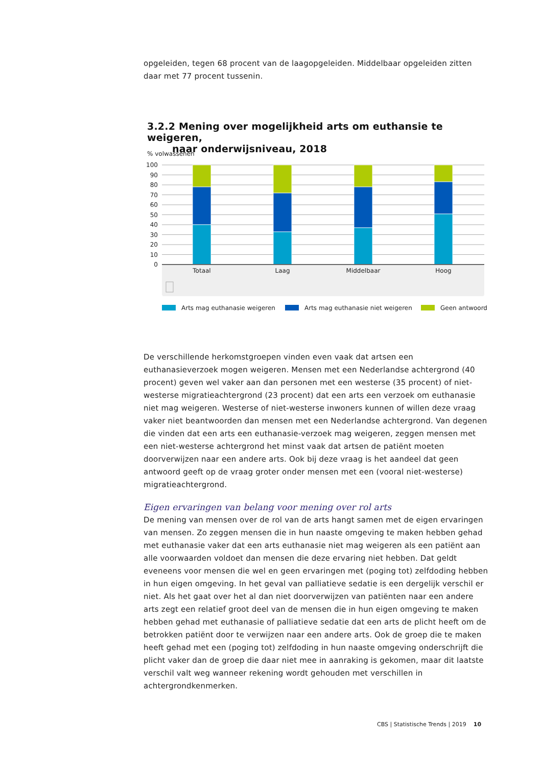opgeleiden, tegen 68 procent van de laagopgeleiden. Middelbaar opgeleiden zitten daar met 77 procent tussenin.
3.2.2 Mening over mogelijkheid arts om euthansie te weigeren,
naar onderwijsniveau, 2018
% volwassenen
100
90
80
70
60
50
40
30
20
10
0
Totaal
Laag
Middelbaar
Hoog
Arts mag euthanasie weigeren
Arts mag euthanasie niet weigeren
Geen antwoord
De verschillende herkomstgroepen vinden even vaak dat artsen een euthanasieverzoek mogen weigeren. Mensen met een Nederlandse achtergrond (40 procent) geven wel vaker aan dan personen met een westerse (35 procent) of niet-westerse migratieachtergrond (23 procent) dat een arts een verzoek om euthanasie niet mag weigeren. Westerse of niet-westerse inwoners kunnen of willen deze vraag vaker niet beantwoorden dan mensen met een Nederlandse achtergrond. Van degenen die vinden dat een arts een euthanasie-verzoek mag weigeren, zeggen mensen met een niet-westerse achtergrond het minst vaak dat artsen de patiënt moeten doorverwijzen naar een andere arts. Ook bij deze vraag is het aandeel dat geen antwoord geeft op de vraag groter onder mensen met een (vooral niet-westerse) migratieachtergrond.
Eigen ervaringen van belang voor mening over rol arts
De mening van mensen over de rol van de arts hangt samen met de eigen ervaringen van mensen. Zo zeggen mensen die in hun naaste omgeving te maken hebben gehad met euthanasie vaker dat een arts euthanasie niet mag weigeren als een patiënt aan alle voorwaarden voldoet dan mensen die deze ervaring niet hebben. Dat geldt eveneens voor mensen die wel en geen ervaringen met (poging tot) zelfdoding hebben in hun eigen omgeving. In het geval van palliatieve sedatie is een dergelijk verschil er niet. Als het gaat over het al dan niet doorverwijzen van patiënten naar een andere arts zegt een relatief groot deel van de mensen die in hun eigen omgeving te maken hebben gehad met euthanasie of palliatieve sedatie dat een arts de plicht heeft om de betrokken patiënt door te verwijzen naar een andere arts. Ook de groep die te maken heeft gehad met een (poging tot) zelfdoding in hun naaste omgeving onderschrijft die plicht vaker dan de groep die daar niet mee in aanraking is gekomen, maar dit laatste verschil valt weg wanneer rekening wordt gehouden met verschillen in achtergrondkenmerken.
CBS | Statistische Trends | 2019 10